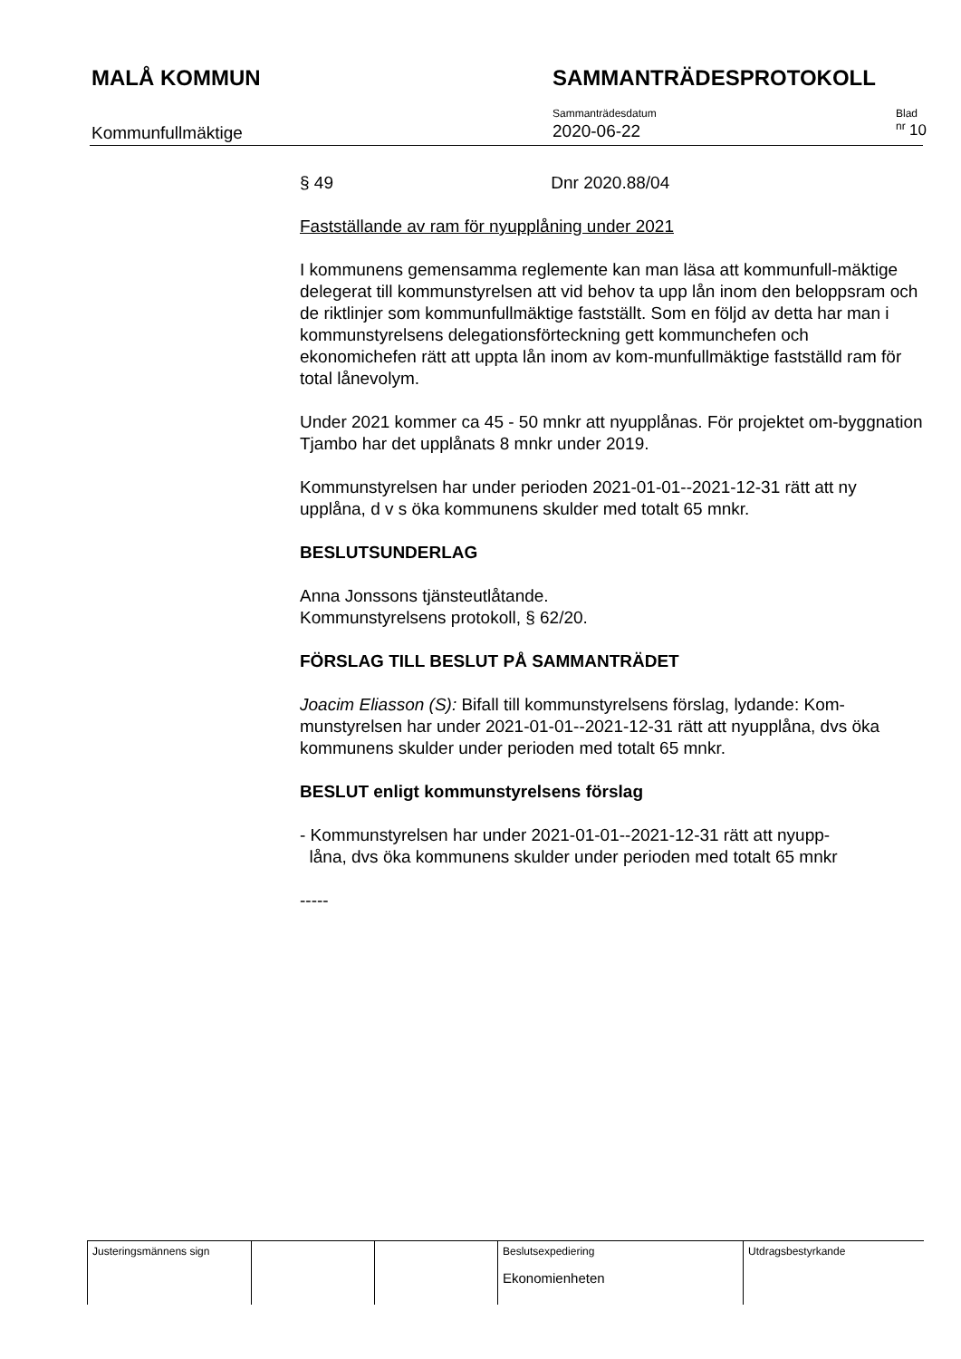MALÅ KOMMUN SAMMANTRÄDESPROTOKOLL
Kommunfullmäktige
Sammanträdesdatum
2020-06-22
Blad nr
10
§ 49 Dnr 2020.88/04
Fastställande av ram för nyupplåning under 2021
I kommunens gemensamma reglemente kan man läsa att kommunfull-mäktige delegerat till kommunstyrelsen att vid behov ta upp lån inom den beloppsram och de riktlinjer som kommunfullmäktige fastställt. Som en följd av detta har man i kommunstyrelsens delegationsförteckning gett kommunchefen och ekonomichefen rätt att uppta lån inom av kom-munfullmäktige fastställd ram för total lånevolym.
Under 2021 kommer ca 45 - 50 mnkr att nyupplånas. För projektet om-byggnation Tjambo har det upplånats 8 mnkr under 2019.
Kommunstyrelsen har under perioden 2021-01-01--2021-12-31 rätt att ny upplåna, d v s öka kommunens skulder med totalt 65 mnkr.
BESLUTSUNDERLAG
Anna Jonssons tjänsteutlåtande.
Kommunstyrelsens protokoll, § 62/20.
FÖRSLAG TILL BESLUT PÅ SAMMANTRÄDET
Joacim Eliasson (S): Bifall till kommunstyrelsens förslag, lydande: Kom-munstyrelsen har under 2021-01-01--2021-12-31 rätt att nyupplåna, dvs öka kommunens skulder under perioden med totalt 65 mnkr.
BESLUT enligt kommunstyrelsens förslag
- Kommunstyrelsen har under 2021-01-01--2021-12-31 rätt att nyupp-
låna, dvs öka kommunens skulder under perioden med totalt 65 mnkr
-----
| Justeringsmännens sign | | | Beslutsexpediering Ekonomienheten | Utdragsbestyrkande |